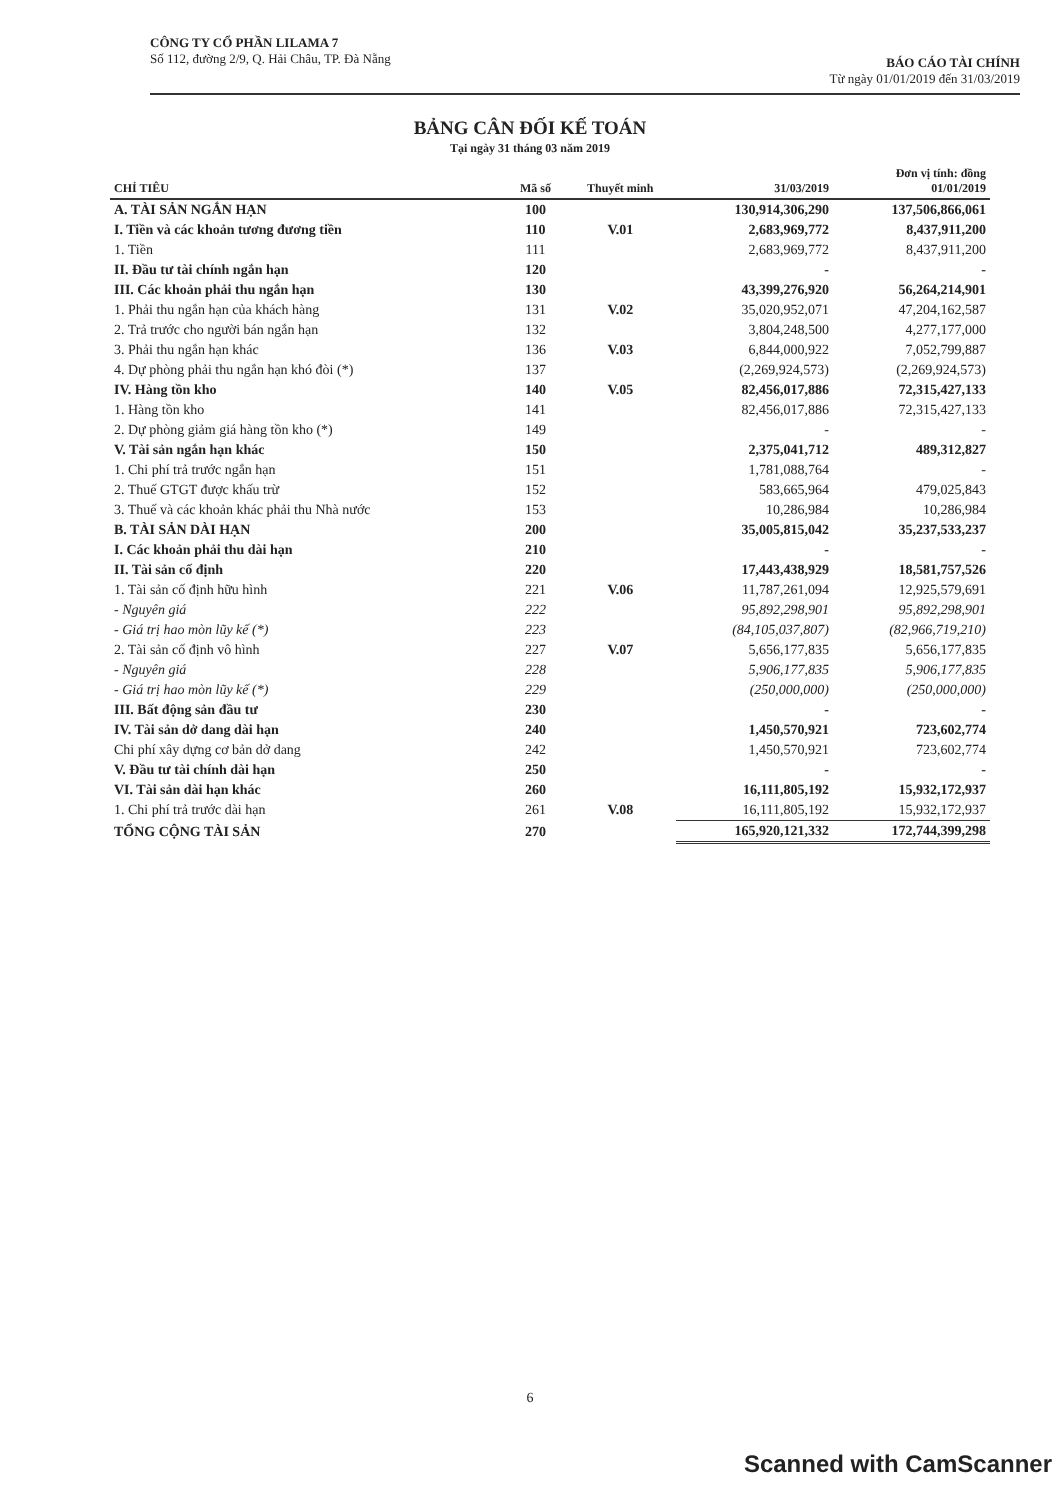CÔNG TY CỔ PHẦN LILAMA 7
Số 112, đường 2/9, Q. Hải Châu, TP. Đà Nẵng
BÁO CÁO TÀI CHÍNH
Từ ngày 01/01/2019 đến 31/03/2019
BẢNG CÂN ĐỐI KẾ TOÁN
Tại ngày 31 tháng 03 năm 2019
| CHỈ TIÊU | Mã số | Thuyết minh | 31/03/2019 | Đơn vị tính: đồng 01/01/2019 |
| --- | --- | --- | --- | --- |
| A. TÀI SẢN NGẮN HẠN | 100 | | 130,914,306,290 | 137,506,866,061 |
| I. Tiền và các khoản tương đương tiền | 110 | V.01 | 2,683,969,772 | 8,437,911,200 |
| 1. Tiền | 111 | | 2,683,969,772 | 8,437,911,200 |
| II. Đầu tư tài chính ngắn hạn | 120 | | - | - |
| III. Các khoản phải thu ngắn hạn | 130 | | 43,399,276,920 | 56,264,214,901 |
| 1. Phải thu ngắn hạn của khách hàng | 131 | V.02 | 35,020,952,071 | 47,204,162,587 |
| 2. Trả trước cho người bán ngắn hạn | 132 | | 3,804,248,500 | 4,277,177,000 |
| 3. Phải thu ngắn hạn khác | 136 | V.03 | 6,844,000,922 | 7,052,799,887 |
| 4. Dự phòng phải thu ngắn hạn khó đòi (*) | 137 | | (2,269,924,573) | (2,269,924,573) |
| IV. Hàng tồn kho | 140 | V.05 | 82,456,017,886 | 72,315,427,133 |
| 1. Hàng tồn kho | 141 | | 82,456,017,886 | 72,315,427,133 |
| 2. Dự phòng giảm giá hàng tồn kho (*) | 149 | | - | - |
| V. Tài sản ngắn hạn khác | 150 | | 2,375,041,712 | 489,312,827 |
| 1. Chi phí trả trước ngắn hạn | 151 | | 1,781,088,764 | - |
| 2. Thuế GTGT được khấu trừ | 152 | | 583,665,964 | 479,025,843 |
| 3. Thuế và các khoản khác phải thu Nhà nước | 153 | | 10,286,984 | 10,286,984 |
| B. TÀI SẢN DÀI HẠN | 200 | | 35,005,815,042 | 35,237,533,237 |
| I. Các khoản phải thu dài hạn | 210 | | - | - |
| II. Tài sản cố định | 220 | | 17,443,438,929 | 18,581,757,526 |
| 1. Tài sản cố định hữu hình | 221 | V.06 | 11,787,261,094 | 12,925,579,691 |
| - Nguyên giá | 222 | | 95,892,298,901 | 95,892,298,901 |
| - Giá trị hao mòn lũy kế (*) | 223 | | (84,105,037,807) | (82,966,719,210) |
| 2. Tài sản cố định vô hình | 227 | V.07 | 5,656,177,835 | 5,656,177,835 |
| - Nguyên giá | 228 | | 5,906,177,835 | 5,906,177,835 |
| - Giá trị hao mòn lũy kế (*) | 229 | | (250,000,000) | (250,000,000) |
| III. Bất động sản đầu tư | 230 | | - | - |
| IV. Tài sản dở dang dài hạn | 240 | | 1,450,570,921 | 723,602,774 |
| Chi phí xây dựng cơ bản dở dang | 242 | | 1,450,570,921 | 723,602,774 |
| V. Đầu tư tài chính dài hạn | 250 | | - | - |
| VI. Tài sản dài hạn khác | 260 | | 16,111,805,192 | 15,932,172,937 |
| 1. Chi phí trả trước dài hạn | 261 | V.08 | 16,111,805,192 | 15,932,172,937 |
| TỔNG CỘNG TÀI SẢN | 270 | | 165,920,121,332 | 172,744,399,298 |
6
Scanned with CamScanner